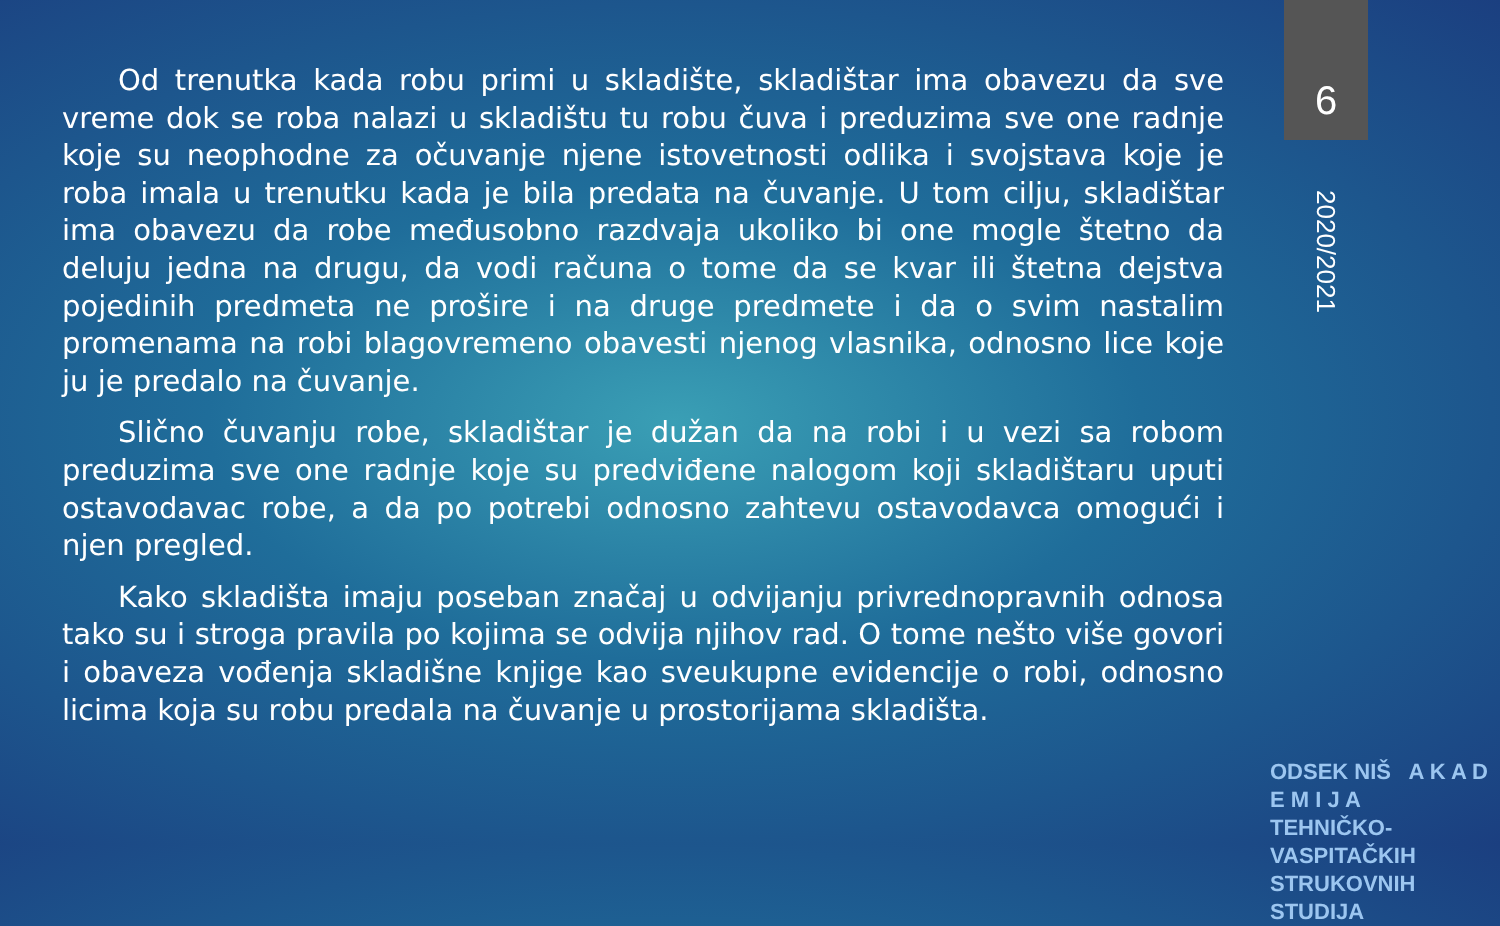6
Od trenutka kada robu primi u skladište, skladištar ima obavezu da sve vreme dok se roba nalazi u skladištu tu robu čuva i preduzima sve one radnje koje su neophodne za očuvanje njene istovetnosti odlika i svojstava koje je roba imala u trenutku kada je bila predata na čuvanje. U tom cilju, skladištar ima obavezu da robe međusobno razdvaja ukoliko bi one mogle štetno da deluju jedna na drugu, da vodi računa o tome da se kvar ili štetna dejstva pojedinih predmeta ne prošire i na druge predmete i da o svim nastalim promenama na robi blagovremeno obavesti njenog vlasnika, odnosno lice koje ju je predalo na čuvanje.
Slično čuvanju robe, skladištar je dužan da na robi i u vezi sa robom preduzima sve one radnje koje su predviđene nalogom koji skladištaru uputi ostavodavac robe, a da po potrebi odnosno zahtevu ostavodavca omogući i njen pregled.
Kako skladišta imaju poseban značaj u odvijanju privrednopravnih odnosa tako su i stroga pravila po kojima se odvija njihov rad. O tome nešto više govori i obaveza vođenja skladišne knjige kao sveukupne evidencije o robi, odnosno licima koja su robu predala na čuvanje u prostorijama skladišta.
2020/2021
ODSEK NIŠ A K A D E M I J A
TEHNIČKO-VASPITAČKIH
STRUKOVNIH STUDIJA